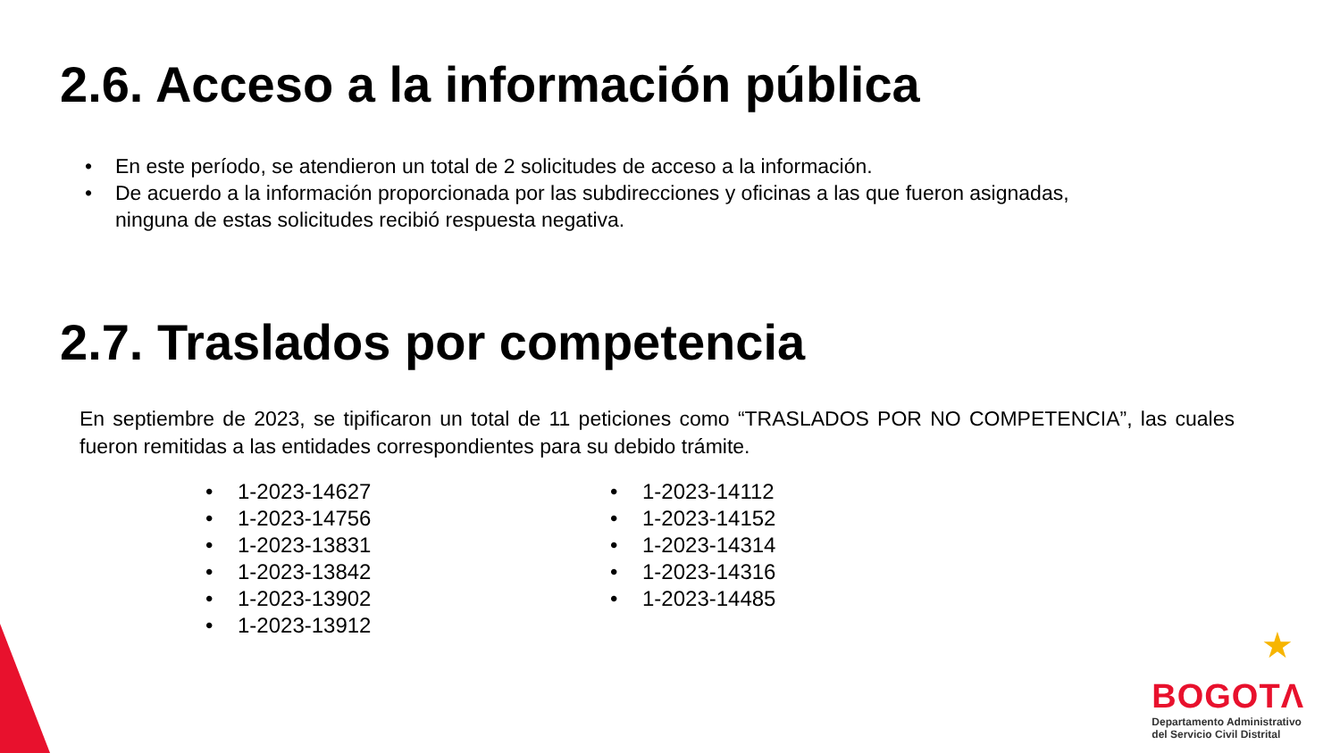2.6. Acceso a la información pública
• En este período, se atendieron un total de 2 solicitudes de acceso a la información.
• De acuerdo a la información proporcionada por las subdirecciones y oficinas a las que fueron asignadas,
ninguna de estas solicitudes recibió respuesta negativa.
2.7. Traslados por competencia
En septiembre de 2023, se tipificaron un total de 11 peticiones como “TRASLADOS POR NO COMPETENCIA”, las cuales fueron remitidas a las entidades correspondientes para su debido trámite.
• 1-2023-14627
• 1-2023-14756
• 1-2023-13831
• 1-2023-13842
• 1-2023-13902
• 1-2023-13912
• 1-2023-14112
• 1-2023-14152
• 1-2023-14314
• 1-2023-14316
• 1-2023-14485
★
BOGOTΛ
Departamento Administrativo
del Servicio Civil Distrital